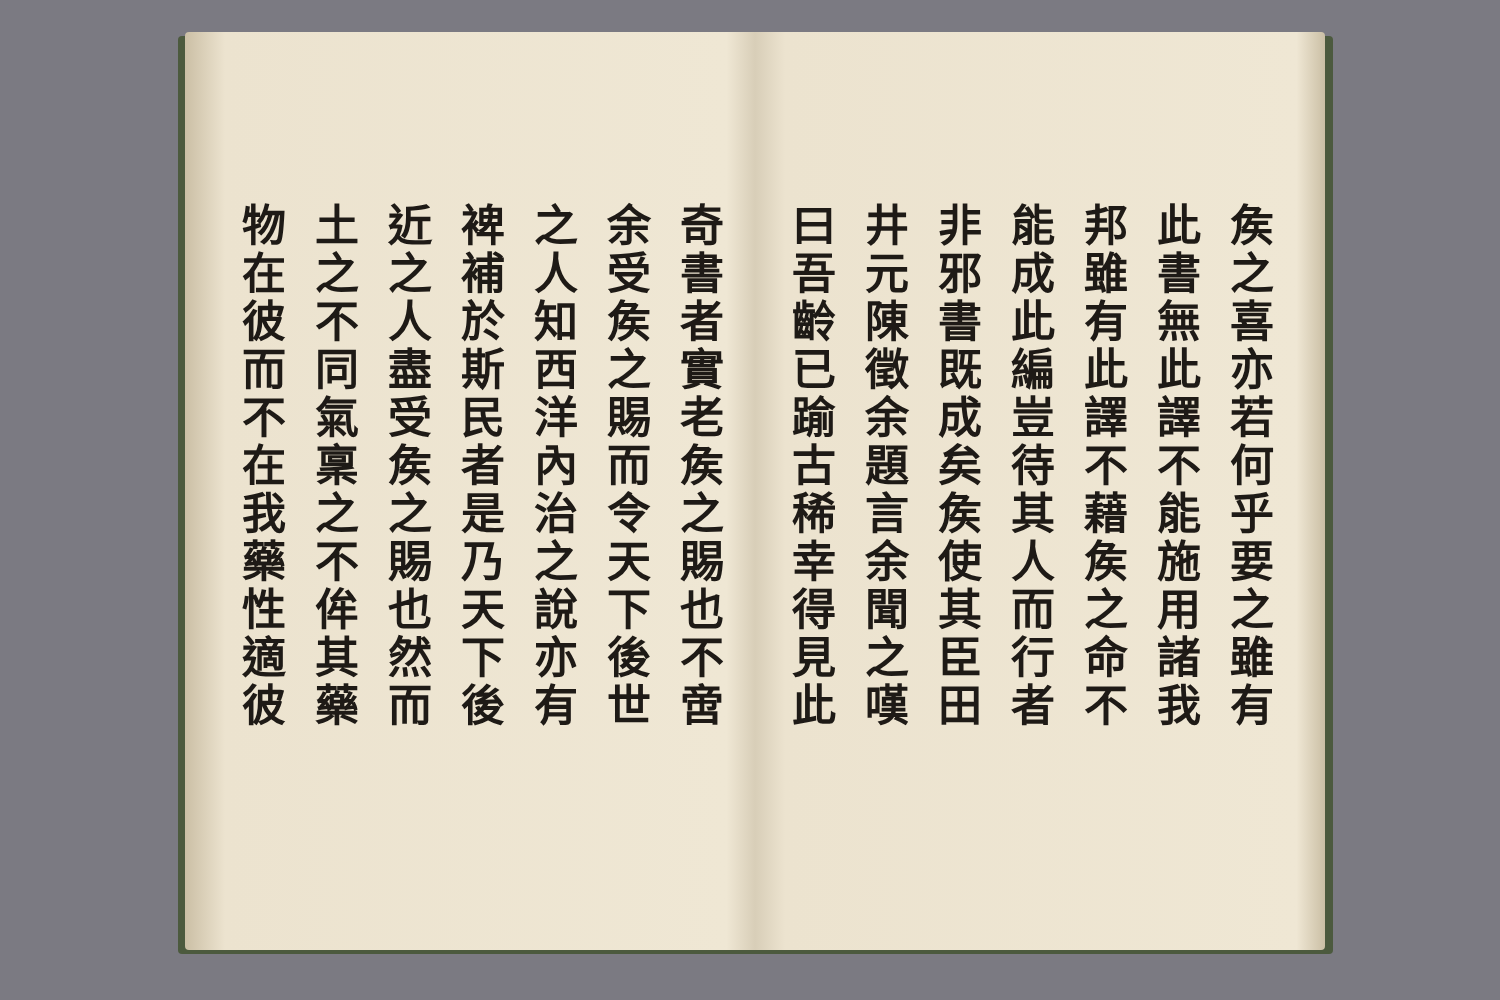矦之喜亦若何乎要之雖有
此書無此譯不能施用諸我
邦雖有此譯不藉矦之命不
能成此編豈待其人而行者
非邪書既成矣矦使其臣田
井元陳徵余題言余聞之嘆
曰吾齡已踰古稀幸得見此
奇書者實老矦之賜也不啻
余受矦之賜而令天下後世
之人知西洋內治之說亦有
裨補於斯民者是乃天下後
近之人盡受矦之賜也然而
土之不同氣稟之不侔其藥
物在彼而不在我藥性適彼